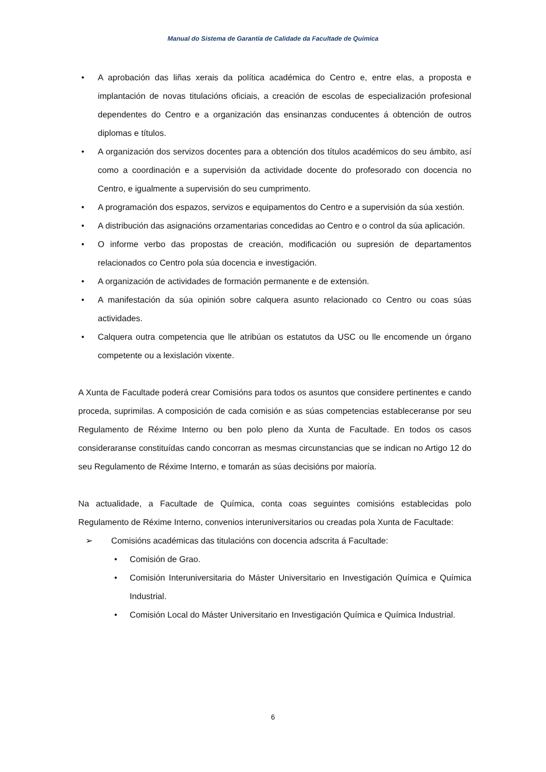Manual do Sistema de Garantía de Calidade da Facultade de Química
• A aprobación das liñas xerais da política académica do Centro e, entre elas, a proposta e implantación de novas titulacións oficiais, a creación de escolas de especialización profesional dependentes do Centro e a organización das ensinanzas conducentes á obtención de outros diplomas e títulos.
• A organización dos servizos docentes para a obtención dos títulos académicos do seu ámbito, así como a coordinación e a supervisión da actividade docente do profesorado con docencia no Centro, e igualmente a supervisión do seu cumprimento.
• A programación dos espazos, servizos e equipamentos do Centro e a supervisión da súa xestión.
• A distribución das asignacións orzamentarias concedidas ao Centro e o control da súa aplicación.
• O informe verbo das propostas de creación, modificación ou supresión de departamentos relacionados co Centro pola súa docencia e investigación.
• A organización de actividades de formación permanente e de extensión.
• A manifestación da súa opinión sobre calquera asunto relacionado co Centro ou coas súas actividades.
• Calquera outra competencia que lle atribúan os estatutos da USC ou lle encomende un órgano competente ou a lexislación vixente.
A Xunta de Facultade poderá crear Comisións para todos os asuntos que considere pertinentes e cando proceda, suprimilas. A composición de cada comisión e as súas competencias estableceranse por seu Regulamento de Réxime Interno ou ben polo pleno da Xunta de Facultade. En todos os casos consideraranse constituídas cando concorran as mesmas circunstancias que se indican no Artigo 12 do seu Regulamento de Réxime Interno, e tomarán as súas decisións por maioría.
Na actualidade, a Facultade de Química, conta coas seguintes comisións establecidas polo Regulamento de Réxime Interno, convenios interuniversitarios ou creadas pola Xunta de Facultade:
➢ Comisións académicas das titulacións con docencia adscrita á Facultade:
• Comisión de Grao.
• Comisión Interuniversitaria do Máster Universitario en Investigación Química e Química Industrial.
• Comisión Local do Máster Universitario en Investigación Química e Química Industrial.
6